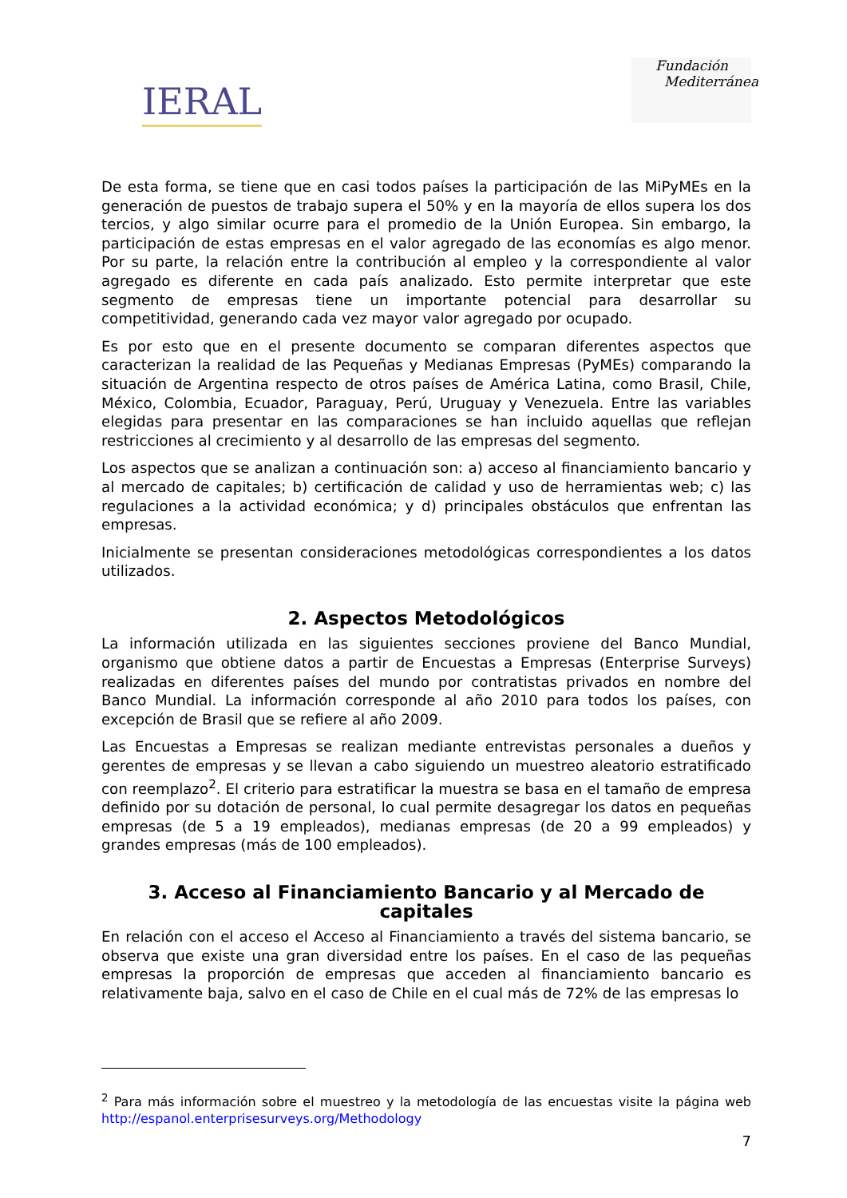IERAL
Fundación
Mediterránea
De esta forma, se tiene que en casi todos países la participación de las MiPyMEs en la generación de puestos de trabajo supera el 50% y en la mayoría de ellos supera los dos tercios, y algo similar ocurre para el promedio de la Unión Europea. Sin embargo, la participación de estas empresas en el valor agregado de las economías es algo menor. Por su parte, la relación entre la contribución al empleo y la correspondiente al valor agregado es diferente en cada país analizado. Esto permite interpretar que este segmento de empresas tiene un importante potencial para desarrollar su competitividad, generando cada vez mayor valor agregado por ocupado.
Es por esto que en el presente documento se comparan diferentes aspectos que caracterizan la realidad de las Pequeñas y Medianas Empresas (PyMEs) comparando la situación de Argentina respecto de otros países de América Latina, como Brasil, Chile, México, Colombia, Ecuador, Paraguay, Perú, Uruguay y Venezuela. Entre las variables elegidas para presentar en las comparaciones se han incluido aquellas que reflejan restricciones al crecimiento y al desarrollo de las empresas del segmento.
Los aspectos que se analizan a continuación son: a) acceso al financiamiento bancario y al mercado de capitales; b) certificación de calidad y uso de herramientas web; c) las regulaciones a la actividad económica; y d) principales obstáculos que enfrentan las empresas.
Inicialmente se presentan consideraciones metodológicas correspondientes a los datos utilizados.
2. Aspectos Metodológicos
La información utilizada en las siguientes secciones proviene del Banco Mundial, organismo que obtiene datos a partir de Encuestas a Empresas (Enterprise Surveys) realizadas en diferentes países del mundo por contratistas privados en nombre del Banco Mundial. La información corresponde al año 2010 para todos los países, con excepción de Brasil que se refiere al año 2009.
Las Encuestas a Empresas se realizan mediante entrevistas personales a dueños y gerentes de empresas y se llevan a cabo siguiendo un muestreo aleatorio estratificado con reemplazo<sup>2</sup>. El criterio para estratificar la muestra se basa en el tamaño de empresa definido por su dotación de personal, lo cual permite desagregar los datos en pequeñas empresas (de 5 a 19 empleados), medianas empresas (de 20 a 99 empleados) y grandes empresas (más de 100 empleados).
3. Acceso al Financiamiento Bancario y al Mercado de capitales
En relación con el acceso el Acceso al Financiamiento a través del sistema bancario, se observa que existe una gran diversidad entre los países. En el caso de las pequeñas empresas la proporción de empresas que acceden al financiamiento bancario es relativamente baja, salvo en el caso de Chile en el cual más de 72% de las empresas lo
<sup>2</sup> Para más información sobre el muestreo y la metodología de las encuestas visite la página web http://espanol.enterprisesurveys.org/Methodology
7